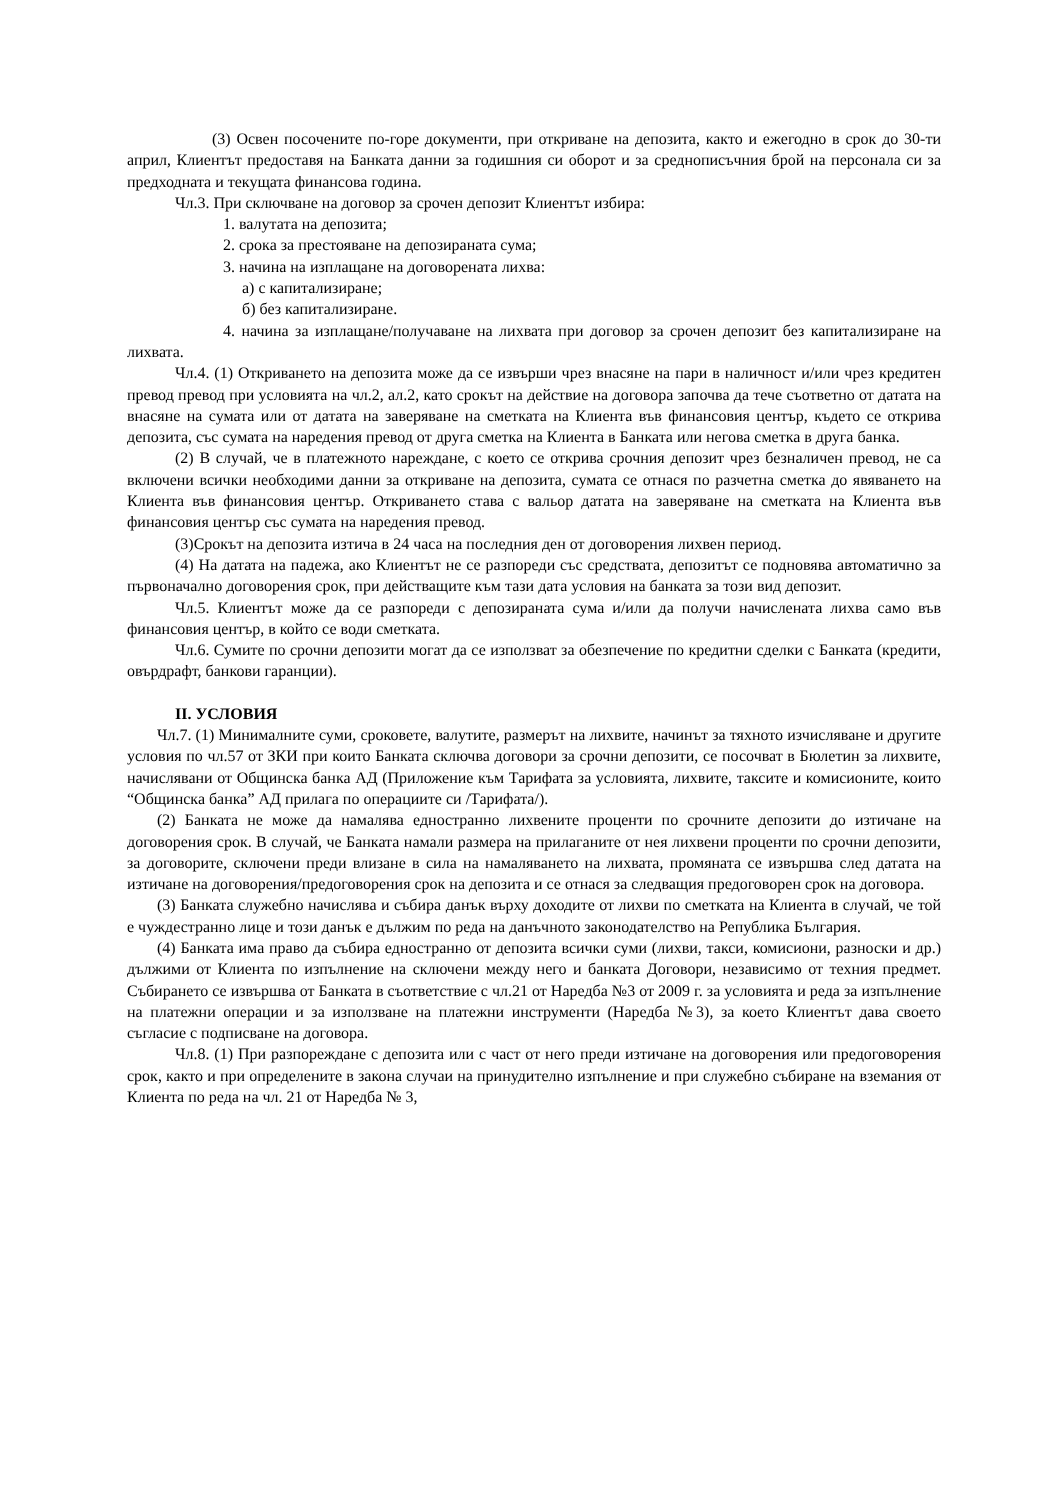(3) Освен посочените по-горе документи, при откриване на депозита, както и ежегодно в срок до 30-ти април, Клиентът предоставя на Банката данни за годишния си оборот и за среднописъчния брой на персонала си за предходната и текущата финансова година.
Чл.3. При сключване на договор за срочен депозит Клиентът избира:
1. валутата на депозита;
2. срока за престояване на депозираната сума;
3. начина на изплащане на договорената лихва:
а) с капитализиране;
б) без капитализиране.
4. начина за изплащане/получаване на лихвата при договор за срочен депозит без капитализиране на лихвата.
Чл.4. (1) Откриването на депозита може да се извърши чрез внасяне на пари в наличност и/или чрез кредитен превод превод при условията на чл.2, ал.2, като срокът на действие на договора започва да тече съответно от датата на внасяне на сумата или от датата на заверяване на сметката на Клиента във финансовия център, където се открива депозита, със сумата на наредения превод от друга сметка на Клиента в Банката или негова сметка в друга банка.
(2) В случай, че в платежното нареждане, с което се открива срочния депозит чрез безналичен превод, не са включени всички необходими данни за откриване на депозита, сумата се отнася по разчетна сметка до явяването на Клиента във финансовия център. Откриването става с вальор датата на заверяване на сметката на Клиента във финансовия център със сумата на наредения превод.
(3)Срокът на депозита изтича в 24 часа на последния ден от договорения лихвен период.
(4) На датата на падежа, ако Клиентът не се разпореди със средствата, депозитът се подновява автоматично за първоначално договорения срок, при действащите към тази дата условия на банката за този вид депозит.
Чл.5. Клиентът може да се разпореди с депозираната сума и/или да получи начислената лихва само във финансовия център, в който се води сметката.
Чл.6. Сумите по срочни депозити могат да се използват за обезпечение по кредитни сделки с Банката (кредити, овърдрафт, банкови гаранции).
II. УСЛОВИЯ
Чл.7. (1) Минималните суми, сроковете, валутите, размерът на лихвите, начинът за тяхното изчисляване и другите условия по чл.57 от ЗКИ при които Банката сключва договори за срочни депозити, се посочват в Бюлетин за лихвите, начислявани от Общинска банка АД (Приложение към Тарифата за условията, лихвите, таксите и комисионите, които “Общинска банка” АД прилага по операциите си /Тарифата/).
(2) Банката не може да намалява едностранно лихвените проценти по срочните депозити до изтичане на договорения срок. В случай, че Банката намали размера на прилаганите от нея лихвени проценти по срочни депозити, за договорите, сключени преди влизане в сила на намаляването на лихвата, промяната се извършва след датата на изтичане на договорения/предоговорения срок на депозита и се отнася за следващия предоговорен срок на договора.
(3) Банката служебно начислява и събира данък върху доходите от лихви по сметката на Клиента в случай, че той е чуждестранно лице и този данък е дължим по реда на данъчното законодателство на Република България.
(4) Банката има право да събира едностранно от депозита всички суми (лихви, такси, комисиони, разноски и др.) дължими от Клиента по изпълнение на сключени между него и банката Договори, независимо от техния предмет. Събирането се извършва от Банката в съответствие с чл.21 от Наредба №3 от 2009 г. за условията и реда за изпълнение на платежни операции и за използване на платежни инструменти (Наредба №3), за което Клиентът дава своето съгласие с подписване на договора.
Чл.8. (1) При разпореждане с депозита или с част от него преди изтичане на договорения или предоговорения срок, както и при определените в закона случаи на принудително изпълнение и при служебно събиране на вземания от Клиента по реда на чл. 21 от Наредба № 3,